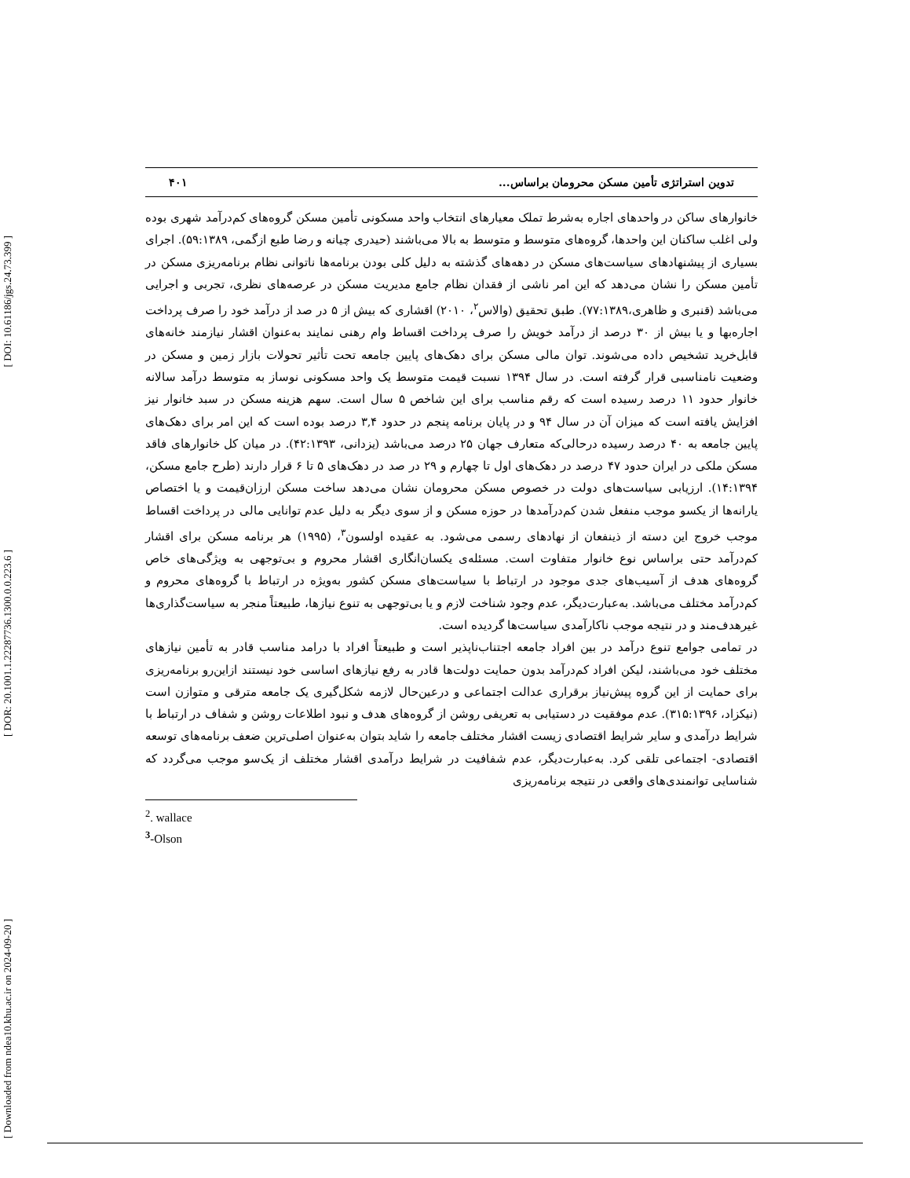[ DOI: 10.61186/jgs.24.73.399 ]
[ DOR: 20.1001.1.22287736.1300.0.0.223.6 ]
[ Downloaded from ndea10.khu.ac.ir on 2024-09-20 ]
تدوین استراتژی تأمین مسکن محرومان براساس... ۴۰۱
خانوارهای ساکن در واحدهای اجاره به‌شرط تملک معیارهای انتخاب واحد مسکونی تأمین مسکن گروه‌های کم‌درآمد شهری بوده ولی اغلب ساکنان این واحدها، گروه‌های متوسط و متوسط به بالا می‌باشند (حیدری چیانه و رضا طبع ازگمی، ۵۹:۱۳۸۹). اجرای بسیاری از پیشنهادهای سیاست‌های مسکن در دهه‌های گذشته به دلیل کلی بودن برنامه‌ها ناتوانی نظام برنامه‌ریزی مسکن در تأمین مسکن را نشان می‌دهد که این امر ناشی از فقدان نظام جامع مدیریت مسکن در عرصه‌های نظری، تجربی و اجرایی می‌باشد (قنبری و ظاهری،۷۷:۱۳۸۹). طبق تحقیق (والاس<sup>۲</sup>، ۲۰۱۰) اقشاری که بیش از ۵ در صد از درآمد خود را صرف پرداخت اجاره‌بها و یا بیش از ۳۰ درصد از درآمد خویش را صرف پرداخت اقساط وام رهنی نمایند به‌عنوان اقشار نیازمند خانه‌های قابل‌خرید تشخیص داده می‌شوند. توان مالی مسکن برای دهک‌های پایین جامعه تحت تأثیر تحولات بازار زمین و مسکن در وضعیت نامناسبی قرار گرفته است. در سال ۱۳۹۴ نسبت قیمت متوسط یک واحد مسکونی نوساز به متوسط درآمد سالانه خانوار حدود ۱۱ درصد رسیده است که رقم مناسب برای این شاخص ۵ سال است. سهم هزینه مسکن در سبد خانوار نیز افزایش یافته است که میزان آن در سال ۹۴ و در پایان برنامه پنجم در حدود ۳,۴ درصد بوده است که این امر برای دهک‌های پایین جامعه به ۴۰ درصد رسیده درحالی‌که متعارف جهان ۲۵ درصد می‌باشد (یزدانی، ۴۲:۱۳۹۳). در میان کل خانوارهای فاقد مسکن ملکی در ایران حدود ۴۷ درصد در دهک‌های اول تا چهارم و ۲۹ در صد در دهک‌های ۵ تا ۶ قرار دارند (طرح جامع مسکن، ۱۴:۱۳۹۴). ارزیابی سیاست‌های دولت در خصوص مسکن محرومان نشان می‌دهد ساخت مسکن ارزان‌قیمت و یا اختصاص یارانه‌ها از یکسو موجب منفعل شدن کم‌درآمدها در حوزه مسکن و از سوی دیگر به دلیل عدم توانایی مالی در پرداخت اقساط موجب خروج این دسته از ذینفعان از نهادهای رسمی می‌شود. به عقیده اولسون<sup>۳</sup>، (۱۹۹۵) هر برنامه مسکن برای اقشار کم‌درآمد حتی براساس نوع خانوار متفاوت است. مسئله‌ی یکسان‌انگاری اقشار محروم و بی‌توجهی به ویژگی‌های خاص گروه‌های هدف از آسیب‌های جدی موجود در ارتباط با سیاست‌های مسکن کشور به‌ویژه در ارتباط با گروه‌های محروم و کم‌درآمد مختلف می‌باشد. به‌عبارت‌دیگر، عدم وجود شناخت لازم و یا بی‌توجهی به تنوع نیازها، طبیعتاً منجر به سیاست‌گذاری‌ها غیرهدف‌مند و در نتیجه موجب ناکارآمدی سیاست‌ها گردیده است.
در تمامی جوامع تنوع درآمد در بین افراد جامعه اجتناب‌ناپذیر است و طبیعتاً افراد با درامد مناسب قادر به تأمین نیازهای مختلف خود می‌باشند، لیکن افراد کم‌درآمد بدون حمایت دولت‌ها قادر به رفع نیازهای اساسی خود نیستند ازاین‌رو برنامه‌ریزی برای حمایت از این گروه پیش‌نیاز برقراری عدالت اجتماعی و درعین‌حال لازمه شکل‌گیری یک جامعه مترقی و متوازن است (نیکزاد، ۳۱۵:۱۳۹۶). عدم موفقیت در دستیابی به تعریفی روشن از گروه‌های هدف و نبود اطلاعات روشن و شفاف در ارتباط با شرایط درآمدی و سایر شرایط اقتصادی زیست اقشار مختلف جامعه را شاید بتوان به‌عنوان اصلی‌ترین ضعف برنامه‌های توسعه اقتصادی- اجتماعی تلقی کرد. به‌عبارت‌دیگر، عدم شفافیت در شرایط درآمدی اقشار مختلف از یک‌سو موجب می‌گردد که شناسایی توانمندی‌های واقعی در نتیجه برنامه‌ریزی
<sup>2</sup>. wallace
<sup>3</sup>-Olson